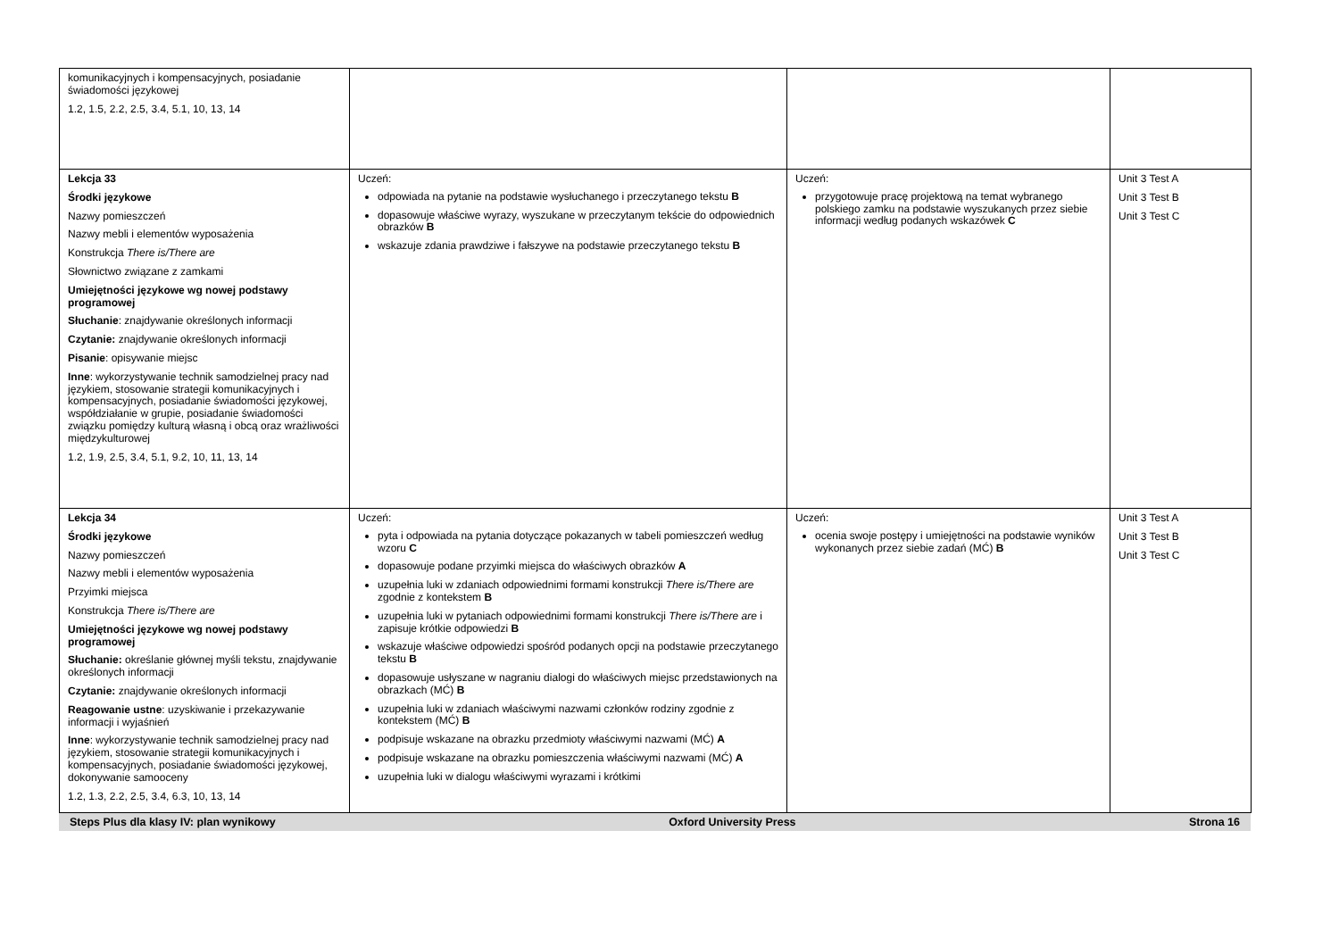| komunikacyjnych i kompensacyjnych, posiadanie świadomości językowej 1.2, 1.5, 2.2, 2.5, 3.4, 5.1, 10, 13, 14 | | | |
| Lekcja 33 Środki językowe Nazwy pomieszczeń Nazwy mebli i elementów wyposażenia Konstrukcja There is/There are Słownictwo związane z zamkami Umiejętności językowe wg nowej podstawy programowej Słuchanie : znajdywanie określonych informacji Czytanie: znajdywanie określonych informacji Pisanie : opisywanie miejsc Inne : wykorzystywanie technik samodzielnej pracy nad językiem, stosowanie strategii komunikacyjnych i kompensacyjnych, posiadanie świadomości językowej, współdziałanie w grupie, posiadanie świadomości związku pomiędzy kulturą własną i obcą oraz wrażliwości międzykulturowej 1.2, 1.9, 2.5, 3.4, 5.1, 9.2, 10, 11, 13, 14 | Uczeń: odpowiada na pytanie na podstawie wysłuchanego i przeczytanego tekstu B dopasowuje właściwe wyrazy, wyszukane w przeczytanym tekście do odpowiednich obrazków B wskazuje zdania prawdziwe i fałszywe na podstawie przeczytanego tekstu B | Uczeń: przygotowuje pracę projektową na temat wybranego polskiego zamku na podstawie wyszukanych przez siebie informacji według podanych wskazówek C | Unit 3 Test A Unit 3 Test B Unit 3 Test C |
| Lekcja 34 Środki językowe Nazwy pomieszczeń Nazwy mebli i elementów wyposażenia Przyimki miejsca Konstrukcja There is/There are Umiejętności językowe wg nowej podstawy programowej Słuchanie: określanie głównej myśli tekstu, znajdywanie określonych informacji Czytanie: znajdywanie określonych informacji Reagowanie ustne : uzyskiwanie i przekazywanie informacji i wyjaśnień Inne : wykorzystywanie technik samodzielnej pracy nad językiem, stosowanie strategii komunikacyjnych i kompensacyjnych, posiadanie świadomości językowej, dokonywanie samooceny 1.2, 1.3, 2.2, 2.5, 3.4, 6.3, 10, 13, 14 | Uczeń: pyta i odpowiada na pytania dotyczące pokazanych w tabeli pomieszczeń według wzoru C dopasowuje podane przyimki miejsca do właściwych obrazków A uzupełnia luki w zdaniach odpowiednimi formami konstrukcji There is/There are zgodnie z kontekstem B uzupełnia luki w pytaniach odpowiednimi formami konstrukcji There is/There are i zapisuje krótkie odpowiedzi B wskazuje właściwe odpowiedzi spośród podanych opcji na podstawie przeczytanego tekstu B dopasowuje usłyszane w nagraniu dialogi do właściwych miejsc przedstawionych na obrazkach (MĆ) B uzupełnia luki w zdaniach właściwymi nazwami członków rodziny zgodnie z kontekstem (MĆ) B podpisuje wskazane na obrazku przedmioty właściwymi nazwami (MĆ) A podpisuje wskazane na obrazku pomieszczenia właściwymi nazwami (MĆ) A uzupełnia luki w dialogu właściwymi wyrazami i krótkimi | Uczeń: ocenia swoje postępy i umiejętności na podstawie wyników wykonanych przez siebie zadań (MĆ) B | Unit 3 Test A Unit 3 Test B Unit 3 Test C |
Steps Plus dla klasy IV: plan wynikowy Oxford University Press Strona 16